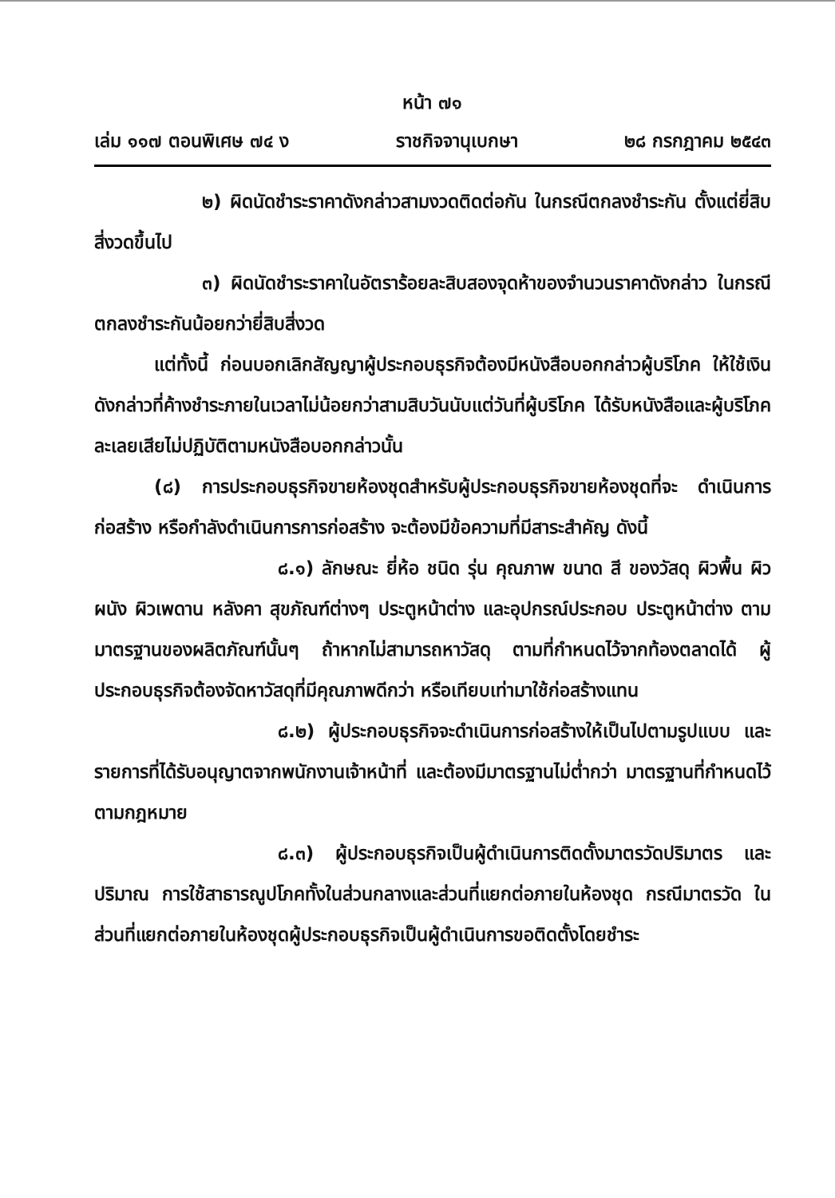หน้า ๗๑
เล่ม ๑๑๗ ตอนพิเศษ ๗๔ ง ราชกิจจานุเบกษา ๒๘ กรกฎาคม ๒๕๔๓
๒) ผิดนัดชำระราคาดังกล่าวสามงวดติดต่อกัน ในกรณีตกลงชำระกัน ตั้งแต่ยี่สิบสี่งวดขึ้นไป
๓) ผิดนัดชำระราคาในอัตราร้อยละสิบสองจุดห้าของจำนวนราคาดังกล่าว ในกรณีตกลงชำระกันน้อยกว่ายี่สิบสี่งวด
แต่ทั้งนี้ ก่อนบอกเลิกสัญญาผู้ประกอบธุรกิจต้องมีหนังสือบอกกล่าวผู้บริโภค ให้ใช้เงินดังกล่าวที่ค้างชำระภายในเวลาไม่น้อยกว่าสามสิบวันนับแต่วันที่ผู้บริโภค ได้รับหนังสือและผู้บริโภคละเลยเสียไม่ปฏิบัติตามหนังสือบอกกล่าวนั้น
(๘) การประกอบธุรกิจขายห้องชุดสำหรับผู้ประกอบธุรกิจขายห้องชุดที่จะ ดำเนินการก่อสร้าง หรือกำลังดำเนินการการก่อสร้าง จะต้องมีข้อความที่มีสาระสำคัญ ดังนี้
๘.๑) ลักษณะ ยี่ห้อ ชนิด รุ่น คุณภาพ ขนาด สี ของวัสดุ ผิวพื้น ผิวผนัง ผิวเพดาน หลังคา สุขภัณฑ์ต่างๆ ประตูหน้าต่าง และอุปกรณ์ประกอบ ประตูหน้าต่าง ตามมาตรฐานของผลิตภัณฑ์นั้นๆ ถ้าหากไม่สามารถหาวัสดุ ตามที่กำหนดไว้จากท้องตลาดได้ ผู้ประกอบธุรกิจต้องจัดหาวัสดุที่มีคุณภาพดีกว่า หรือเทียบเท่ามาใช้ก่อสร้างแทน
๘.๒) ผู้ประกอบธุรกิจจะดำเนินการก่อสร้างให้เป็นไปตามรูปแบบ และรายการที่ได้รับอนุญาตจากพนักงานเจ้าหน้าที่ และต้องมีมาตรฐานไม่ต่ำกว่า มาตรฐานที่กำหนดไว้ตามกฎหมาย
๘.๓) ผู้ประกอบธุรกิจเป็นผู้ดำเนินการติดตั้งมาตรวัดปริมาตร และปริมาณ การใช้สาธารณูปโภคทั้งในส่วนกลางและส่วนที่แยกต่อภายในห้องชุด กรณีมาตรวัด ในส่วนที่แยกต่อภายในห้องชุดผู้ประกอบธุรกิจเป็นผู้ดำเนินการขอติดตั้งโดยชำระ